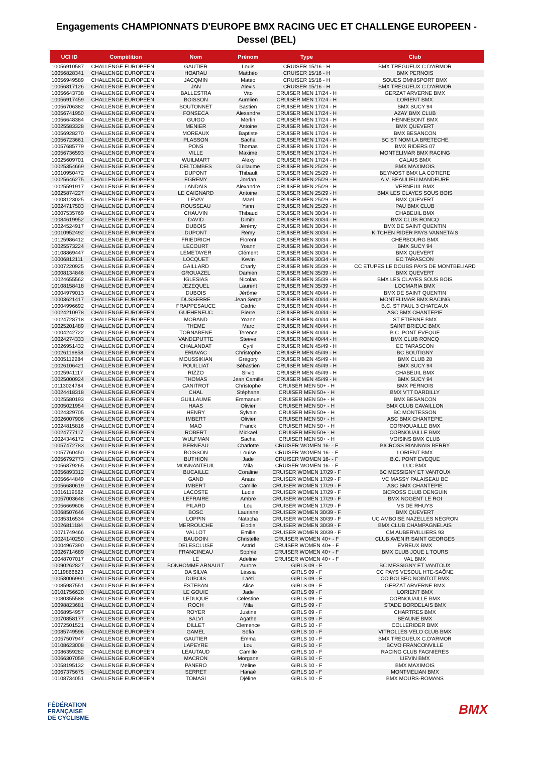Engagements CHAMPIONNATS D'EUROPE BMX RACING UEC ET CHALLENGE EUROPEEN - Dessel (BEL)
| UCI ID | Compétition | Nom | Prénom | Type | Club |
| --- | --- | --- | --- | --- | --- |
| 10056910587 | CHALLENGE EUROPEEN | GAUTIER | Louis | CRUISER 15/16 - H | BMX TREGUEUX C.D'ARMOR |
| 10056828341 | CHALLENGE EUROPEEN | HOARAU | Matthéo | CRUISER 15/16 - H | BMX PERNOIS |
| 10056949589 | CHALLENGE EUROPEEN | JACQMIN | Matéo | CRUISER 15/16 - H | SOUES OMNISPORT BMX |
| 10056817126 | CHALLENGE EUROPEEN | JAN | Alexis | CRUISER 15/16 - H | BMX TREGUEUX C.D'ARMOR |
| 10056643738 | CHALLENGE EUROPEEN | BALLESTRA | Vito | CRUISER MEN 17/24 - H | GERZAT ARVERNE BMX |
| 10056917459 | CHALLENGE EUROPEEN | BOISSON | Aurelien | CRUISER MEN 17/24 - H | LORIENT BMX |
| 10056706382 | CHALLENGE EUROPEEN | BOUTONNET | Bastien | CRUISER MEN 17/24 - H | BMX SUCY 94 |
| 10056741950 | CHALLENGE EUROPEEN | FONSECA | Alexandre | CRUISER MEN 17/24 - H | AZAY BMX CLUB |
| 10056648384 | CHALLENGE EUROPEEN | GUIGO | Merlin | CRUISER MEN 17/24 - H | HENNEBONT BMX |
| 10025583328 | CHALLENGE EUROPEEN | MENIER | Antoine | CRUISER MEN 17/24 - H | BMX QUEVERT |
| 10056928270 | CHALLENGE EUROPEEN | MOREAUX | Baptiste | CRUISER MEN 17/24 - H | BMX BESANCON |
| 10056723661 | CHALLENGE EUROPEEN | PLASSON | Sacha | CRUISER MEN 17/24 - H | BC ST NOM LA BRETECHE |
| 10057685779 | CHALLENGE EUROPEEN | PONS | Thomas | CRUISER MEN 17/24 - H | BMX RIDERS 07 |
| 10056736593 | CHALLENGE EUROPEEN | VILLE | Maxime | CRUISER MEN 17/24 - H | MONTELIMAR BMX RACING |
| 10025609701 | CHALLENGE EUROPEEN | WUILMART | Alexy | CRUISER MEN 17/24 - H | CALAIS BMX |
| 10025354669 | CHALLENGE EUROPEEN | DELTOMBES | Guillaume | CRUISER MEN 25/29 - H | BMX MAXIMOIS |
| 10010950472 | CHALLENGE EUROPEEN | DUPONT | Thibault | CRUISER MEN 25/29 - H | BEYNOST BMX LA COTIERE |
| 10025646275 | CHALLENGE EUROPEEN | EGREMY | Jordan | CRUISER MEN 25/29 - H | A.V. BEAULIEU MANDEURE |
| 10025591917 | CHALLENGE EUROPEEN | LANDAIS | Alexandre | CRUISER MEN 25/29 - H | VERNEUIL BMX |
| 10025874227 | CHALLENGE EUROPEEN | LE CAIGNARD | Antoine | CRUISER MEN 25/29 - H | BMX LES CLAYES SOUS BOIS |
| 10008123025 | CHALLENGE EUROPEEN | LEVAY | Mael | CRUISER MEN 25/29 - H | BMX QUEVERT |
| 10024717503 | CHALLENGE EUROPEEN | ROUSSEAU | Yann | CRUISER MEN 25/29 - H | PAU BMX CLUB |
| 10007535769 | CHALLENGE EUROPEEN | CHAUVIN | Thibaud | CRUISER MEN 30/34 - H | CHABEUIL BMX |
| 10084619952 | CHALLENGE EUROPEEN | DAVID | Dimitri | CRUISER MEN 30/34 - H | BMX CLUB RONCQ |
| 10024524917 | CHALLENGE EUROPEEN | DUBOIS | Jérémy | CRUISER MEN 30/34 - H | BMX DE SAINT QUENTIN |
| 10010952492 | CHALLENGE EUROPEEN | DUPONT | Remy | CRUISER MEN 30/34 - H | KITCHEN RIDER PAYS VANNETAIS |
| 10125986412 | CHALLENGE EUROPEEN | FRIEDRICH | Florent | CRUISER MEN 30/34 - H | CHERBOURG BMX |
| 10025573224 | CHALLENGE EUROPEEN | LECOURT | Yoann | CRUISER MEN 30/34 - H | BMX SUCY 94 |
| 10108869447 | CHALLENGE EUROPEEN | LEMETAYER | Clément | CRUISER MEN 30/34 - H | BMX QUEVERT |
| 10006812111 | CHALLENGE EUROPEEN | LOCQUET | Kevin | CRUISER MEN 30/34 - H | EC TARASCON |
| 10007220925 | CHALLENGE EUROPEEN | GAILLARD | Charly | CRUISER MEN 35/39 - H | CC ETUPES LE DOUBS PAYS DE MONTBELIARD |
| 10008134846 | CHALLENGE EUROPEEN | GROUAZEL | Damien | CRUISER MEN 35/39 - H | BMX QUEVERT |
| 10024655562 | CHALLENGE EUROPEEN | IGLESIAS | Nicolas | CRUISER MEN 35/39 - H | BMX LES CLAYES SOUS BOIS |
| 10108158418 | CHALLENGE EUROPEEN | JEZEQUEL | Laurent | CRUISER MEN 35/39 - H | LOCMARIA BMX |
| 10004979013 | CHALLENGE EUROPEEN | DUBOIS | Jérôme | CRUISER MEN 40/44 - H | BMX DE SAINT QUENTIN |
| 10003621417 | CHALLENGE EUROPEEN | DUSSERRE | Jean Serge | CRUISER MEN 40/44 - H | MONTELIMAR BMX RACING |
| 10004996692 | CHALLENGE EUROPEEN | FRAPPESAUCE | Cédric | CRUISER MEN 40/44 - H | B.C. ST PAUL 3 CHATEAUX |
| 10024210978 | CHALLENGE EUROPEEN | GUEHENEUC | Pierre | CRUISER MEN 40/44 - H | ASC BMX CHANTEPIE |
| 10024728718 | CHALLENGE EUROPEEN | MORAND | Yoann | CRUISER MEN 40/44 - H | ST ETIENNE BMX |
| 10025201489 | CHALLENGE EUROPEEN | THEME | Marc | CRUISER MEN 40/44 - H | SAINT BRIEUC BMX |
| 10004242722 | CHALLENGE EUROPEEN | TORNABENE | Terence | CRUISER MEN 40/44 - H | B.C. PONT EVEQUE |
| 10024274333 | CHALLENGE EUROPEEN | VANDEPUTTE | Steeve | CRUISER MEN 40/44 - H | BMX CLUB RONCQ |
| 10026951432 | CHALLENGE EUROPEEN | CHALANDAT | Cyril | CRUISER MEN 45/49 - H | EC TARASCON |
| 10026119858 | CHALLENGE EUROPEEN | ERIAVAC | Christophe | CRUISER MEN 45/49 - H | BC BOUTIGNY |
| 10005112284 | CHALLENGE EUROPEEN | MOUSSIKIAN | Grégory | CRUISER MEN 45/49 - H | BMX CLUB 28 |
| 10026106421 | CHALLENGE EUROPEEN | POUILLIAT | Sébastien | CRUISER MEN 45/49 - H | BMX SUCY 94 |
| 10025941117 | CHALLENGE EUROPEEN | RIZZO | Silvio | CRUISER MEN 45/49 - H | CHABEUIL BMX |
| 10025000924 | CHALLENGE EUROPEEN | THOMAS | Jean Camille | CRUISER MEN 45/49 - H | BMX SUCY 94 |
| 10113024784 | CHALLENGE EUROPEEN | CANITROT | Christophe | CRUISER MEN 50+ - H | BMX PERNOIS |
| 10024418318 | CHALLENGE EUROPEEN | CHAL | Stéphane | CRUISER MEN 50+ - H | BMX VTT DARDILLY |
| 10025580193 | CHALLENGE EUROPEEN | GUILLAUME | Emmanuel | CRUISER MEN 50+ - H | BMX BESANCON |
| 10005021954 | CHALLENGE EUROPEEN | HAAS | Olivier | CRUISER MEN 50+ - H | BMX CLUB CAVAILLON |
| 10024329705 | CHALLENGE EUROPEEN | HENRY | Sylvain | CRUISER MEN 50+ - H | BC MONTESSON |
| 10026007906 | CHALLENGE EUROPEEN | IMBERT | Olivier | CRUISER MEN 50+ - H | ASC BMX CHANTEPIE |
| 10024815816 | CHALLENGE EUROPEEN | MAO | Franck | CRUISER MEN 50+ - H | CORNOUAILLE BMX |
| 10024777117 | CHALLENGE EUROPEEN | ROBERT | Mickael | CRUISER MEN 50+ - H | CORNOUAILLE BMX |
| 10024346172 | CHALLENGE EUROPEEN | WULFMAN | Sacha | CRUISER MEN 50+ - H | VOISINS BMX CLUB |
| 10057472783 | CHALLENGE EUROPEEN | BERNEAU | Charlotte | CRUISER WOMEN 16- - F | BICROSS RIANNAIS BERRY |
| 10057760450 | CHALLENGE EUROPEEN | BOISSON | Louise | CRUISER WOMEN 16- - F | LORIENT BMX |
| 10056792773 | CHALLENGE EUROPEEN | BUTHION | Jade | CRUISER WOMEN 16- - F | B.C. PONT EVEQUE |
| 10056879265 | CHALLENGE EUROPEEN | MONNANTEUIL | Mila | CRUISER WOMEN 16- - F | LUC BMX |
| 10056893312 | CHALLENGE EUROPEEN | BUCAILLE | Coraline | CRUISER WOMEN 17/29 - F | BC MESSIGNY ET VANTOUX |
| 10056644849 | CHALLENGE EUROPEEN | GAND | Anaïs | CRUISER WOMEN 17/29 - F | VC MASSY PALAISEAU BC |
| 10056680619 | CHALLENGE EUROPEEN | IMBERT | Camille | CRUISER WOMEN 17/29 - F | ASC BMX CHANTEPIE |
| 10016119562 | CHALLENGE EUROPEEN | LACOSTE | Lucie | CRUISER WOMEN 17/29 - F | BICROSS CLUB DENGUIN |
| 10057003648 | CHALLENGE EUROPEEN | LEFRAIRE | Ambre | CRUISER WOMEN 17/29 - F | BMX NOGENT LE ROI |
| 10056669606 | CHALLENGE EUROPEEN | PILARD | Lou | CRUISER WOMEN 17/29 - F | VS DE RHUYS |
| 10068507646 | CHALLENGE EUROPEEN | BOSC | Lauriane | CRUISER WOMEN 30/39 - F | BMX QUEVERT |
| 10085316534 | CHALLENGE EUROPEEN | LOPPIN | Natacha | CRUISER WOMEN 30/39 - F | UC AMBOISE NAZELLES NEGRON |
| 10026811184 | CHALLENGE EUROPEEN | MERROUCHE | Elodie | CRUISER WOMEN 30/39 - F | BMX CLUB CHAMPAGNELAIS |
| 10071749466 | CHALLENGE EUROPEEN | VALLOT | Emilie | CRUISER WOMEN 30/39 - F | CM AUBERVILLIERS 93 |
| 10024140250 | CHALLENGE EUROPEEN | BAUDOIN | Christelle | CRUISER WOMEN 40+ - F | CLUB AVENIR SAINT GEORGES |
| 10004967390 | CHALLENGE EUROPEEN | DELESCLUSE | Astrid | CRUISER WOMEN 40+ - F | EVREUX BMX |
| 10026714689 | CHALLENGE EUROPEEN | FRANCINEAU | Sophie | CRUISER WOMEN 40+ - F | BMX CLUB JOUE L TOURS |
| 10048707017 | CHALLENGE EUROPEEN | LE | Adeline | CRUISER WOMEN 40+ - F | VAL BMX |
| 10090262827 | CHALLENGE EUROPEEN | BONHOMME ARNAULT | Aurore | GIRLS 09 - F | BC MESSIGNY ET VANTOUX |
| 10119866823 | CHALLENGE EUROPEEN | DA SILVA | Léssia | GIRLS 09 - F | CC PAYS VESOUL HTE-SAÔNE |
| 10058006990 | CHALLENGE EUROPEEN | DUBOIS | Laëti | GIRLS 09 - F | CO BOLBEC NOINTOT BMX |
| 10085987551 | CHALLENGE EUROPEEN | ESTEBAN | Alice | GIRLS 09 - F | GERZAT ARVERNE BMX |
| 10101756620 | CHALLENGE EUROPEEN | LE GOUIC | Jade | GIRLS 09 - F | LORIENT BMX |
| 10080355588 | CHALLENGE EUROPEEN | LEDUQUE | Celestine | GIRLS 09 - F | CORNOUAILLE BMX |
| 10098823681 | CHALLENGE EUROPEEN | ROCH | Mila | GIRLS 09 - F | STADE BORDELAIS BMX |
| 10068954957 | CHALLENGE EUROPEEN | ROYER | Justine | GIRLS 09 - F | CHARTRES BMX |
| 10070858177 | CHALLENGE EUROPEEN | SALVI | Agathe | GIRLS 09 - F | BEAUNE BMX |
| 10072501521 | CHALLENGE EUROPEEN | DILLET | Clemence | GIRLS 10 - F | COLLERIDER BMX |
| 10085749596 | CHALLENGE EUROPEEN | GAMEL | Sofia | GIRLS 10 - F | VITROLLES VELO CLUB BMX |
| 10057507947 | CHALLENGE EUROPEEN | GAUTIER | Emma | GIRLS 10 - F | BMX TREGUEUX C.D'ARMOR |
| 10108623008 | CHALLENGE EUROPEEN | LAPEYRE | Lou | GIRLS 10 - F | BCVO FRANCONVILLE |
| 10086359282 | CHALLENGE EUROPEEN | LEAUTAUD | Camille | GIRLS 10 - F | RACING CLUB FAGNIERES |
| 10066307059 | CHALLENGE EUROPEEN | MACRON | Morgane | GIRLS 10 - F | LIEVIN BMX |
| 10058195132 | CHALLENGE EUROPEEN | PANERO | Meline | GIRLS 10 - F | BMX MAXIMOIS |
| 10067375675 | CHALLENGE EUROPEEN | SERRET | Hanaé | GIRLS 10 - F | MONTMELIAN BMX |
| 10108734051 | CHALLENGE EUROPEEN | TOMASI | Djéline | GIRLS 10 - F | BMX MOURS-ROMANS |
FÉDÉRATION
FRANÇAISE
DE CYCLISME
BMX